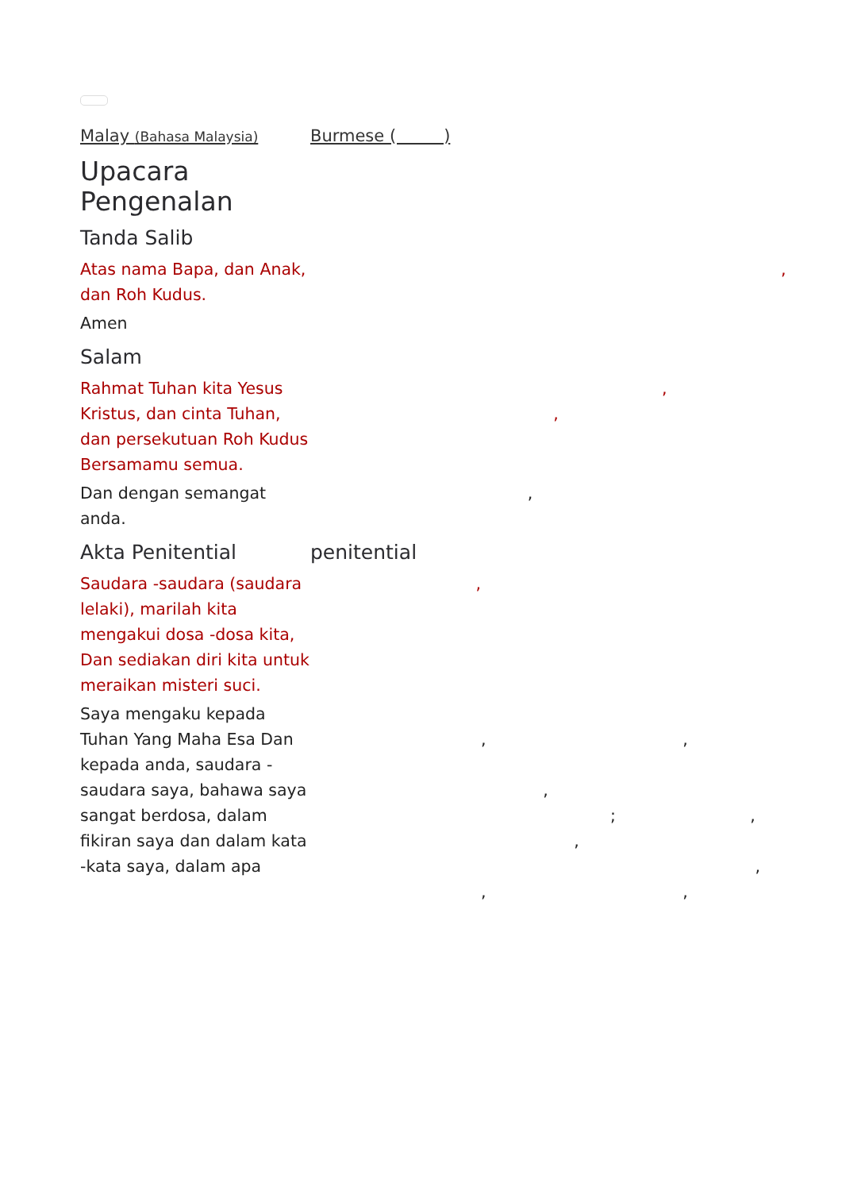| Malay (Bahasa Malaysia) | Burmese ( ) |
| Upacara Pengenalan | |
| Tanda Salib | |
| Atas nama Bapa, dan Anak, dan Roh Kudus. | , |
| Amen | |
| Salam | |
| Rahmat Tuhan kita Yesus Kristus, dan cinta Tuhan, dan persekutuan Roh Kudus Bersamamu semua. | , , |
| Dan dengan semangat anda. | , |
| Akta Penitential | penitential |
| Saudara -saudara (saudara lelaki), marilah kita mengakui dosa -dosa kita, Dan sediakan diri kita untuk meraikan misteri suci. | , |
| Saya mengaku kepada Tuhan Yang Maha Esa Dan kepada anda, saudara -saudara saya, bahawa saya sangat berdosa, dalam fikiran saya dan dalam kata -kata saya, dalam apa | , , , ; , , , , , |